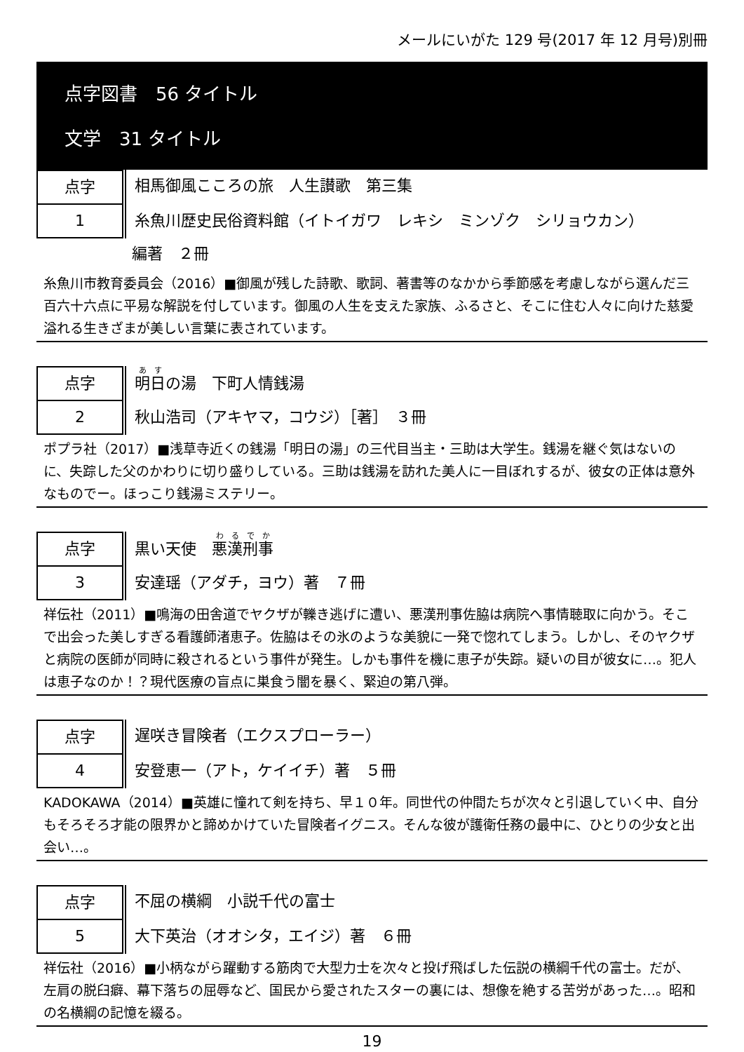メールにいがた 129 号(2017 年 12 月号)別冊
点字図書　56 タイトル
文学　31 タイトル
点字
相馬御風こころの旅　人生讃歌　第三集
1
糸魚川歴史民俗資料館（イトイガワ　レキシ　ミンゾク　シリョウカン）
編著　２冊
糸魚川市教育委員会（2016）■御風が残した詩歌、歌詞、著書等のなかから季節感を考慮しながら選んだ三百六十六点に平易な解説を付しています。御風の人生を支えた家族、ふるさと、そこに住む人々に向けた慈愛溢れる生きざまが美しい言葉に表されています。
点字
明日の湯　下町人情銭湯
2
秋山浩司（アキヤマ，コウジ）［著］　３冊
ポプラ社（2017）■浅草寺近くの銭湯「明日の湯」の三代目当主・三助は大学生。銭湯を継ぐ気はないのに、失踪した父のかわりに切り盛りしている。三助は銭湯を訪れた美人に一目ぼれするが、彼女の正体は意外なものでー。ほっこり銭湯ミステリー。
点字
黒い天使　悪漢刑事
3
安達瑶（アダチ，ヨウ）著　７冊
祥伝社（2011）■鳴海の田舎道でヤクザが轢き逃げに遭い、悪漢刑事佐脇は病院へ事情聴取に向かう。そこで出会った美しすぎる看護師渚恵子。佐脇はその氷のような美貌に一発で惚れてしまう。しかし、そのヤクザと病院の医師が同時に殺されるという事件が発生。しかも事件を機に恵子が失踪。疑いの目が彼女に…。犯人は恵子なのか！？現代医療の盲点に巣食う闇を暴く、緊迫の第八弾。
点字
遅咲き冒険者（エクスプローラー）
4
安登恵一（アト，ケイイチ）著　５冊
KADOKAWA（2014）■英雄に憧れて剣を持ち、早１０年。同世代の仲間たちが次々と引退していく中、自分もそろそろ才能の限界かと諦めかけていた冒険者イグニス。そんな彼が護衛任務の最中に、ひとりの少女と出会い…。
点字
不屈の横綱　小説千代の富士
5
大下英治（オオシタ，エイジ）著　６冊
祥伝社（2016）■小柄ながら躍動する筋肉で大型力士を次々と投げ飛ばした伝説の横綱千代の富士。だが、左肩の脱臼癖、幕下落ちの屈辱など、国民から愛されたスターの裏には、想像を絶する苦労があった…。昭和の名横綱の記憶を綴る。
19